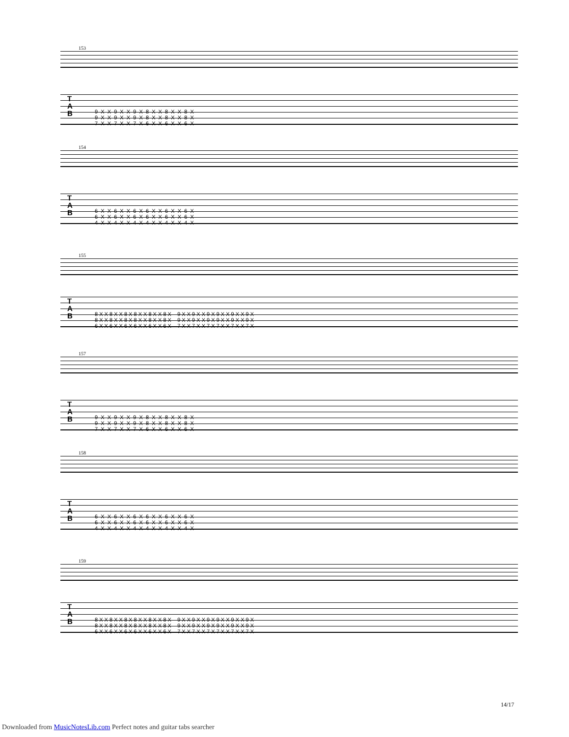153
T
A
B
9 X X 9 X X 9 X 8 X X 8 X X 8 X 9 X X 9 X X 9 X 8 X X 8 X X 8 X 7 X X 7 X X 7 X 6 X X 6 X X 6 X
154
T
A
B
6 X X 6 X X 6 X 6 X X 6 X X 6 X 6 X X 6 X X 6 X 6 X X 6 X X 6 X 4 X X 4 X X 4 X 4 X X 4 X X 4 X
155
T
A
B
8 X X 8 X X 8 X 8 X X 8 X X 8 X 9 X X 9 X X 9 X 9 X X 9 X X 9 X 8 X X 8 X X 8 X 8 X X 8 X X 8 X 9 X X 9 X X 9 X 9 X X 9 X X 9 X 6 X X 6 X X 6 X 6 X X 6 X X 6 X 7 X X 7 X X 7 X 7 X X 7 X X 7 X
157
T
A
B
9 X X 9 X X 9 X 8 X X 8 X X 8 X 9 X X 9 X X 9 X 8 X X 8 X X 8 X 7 X X 7 X X 7 X 6 X X 6 X X 6 X
158
T
A
B
6 X X 6 X X 6 X 6 X X 6 X X 6 X 6 X X 6 X X 6 X 6 X X 6 X X 6 X 4 X X 4 X X 4 X 4 X X 4 X X 4 X
159
T
A
B
8 X X 8 X X 8 X 8 X X 8 X X 8 X 9 X X 9 X X 9 X 9 X X 9 X X 9 X 8 X X 8 X X 8 X 8 X X 8 X X 8 X 9 X X 9 X X 9 X 9 X X 9 X X 9 X 6 X X 6 X X 6 X 6 X X 6 X X 6 X 7 X X 7 X X 7 X 7 X X 7 X X 7 X
14/17
Downloaded from MusicNotesLib.com Perfect notes and guitar tabs searcher